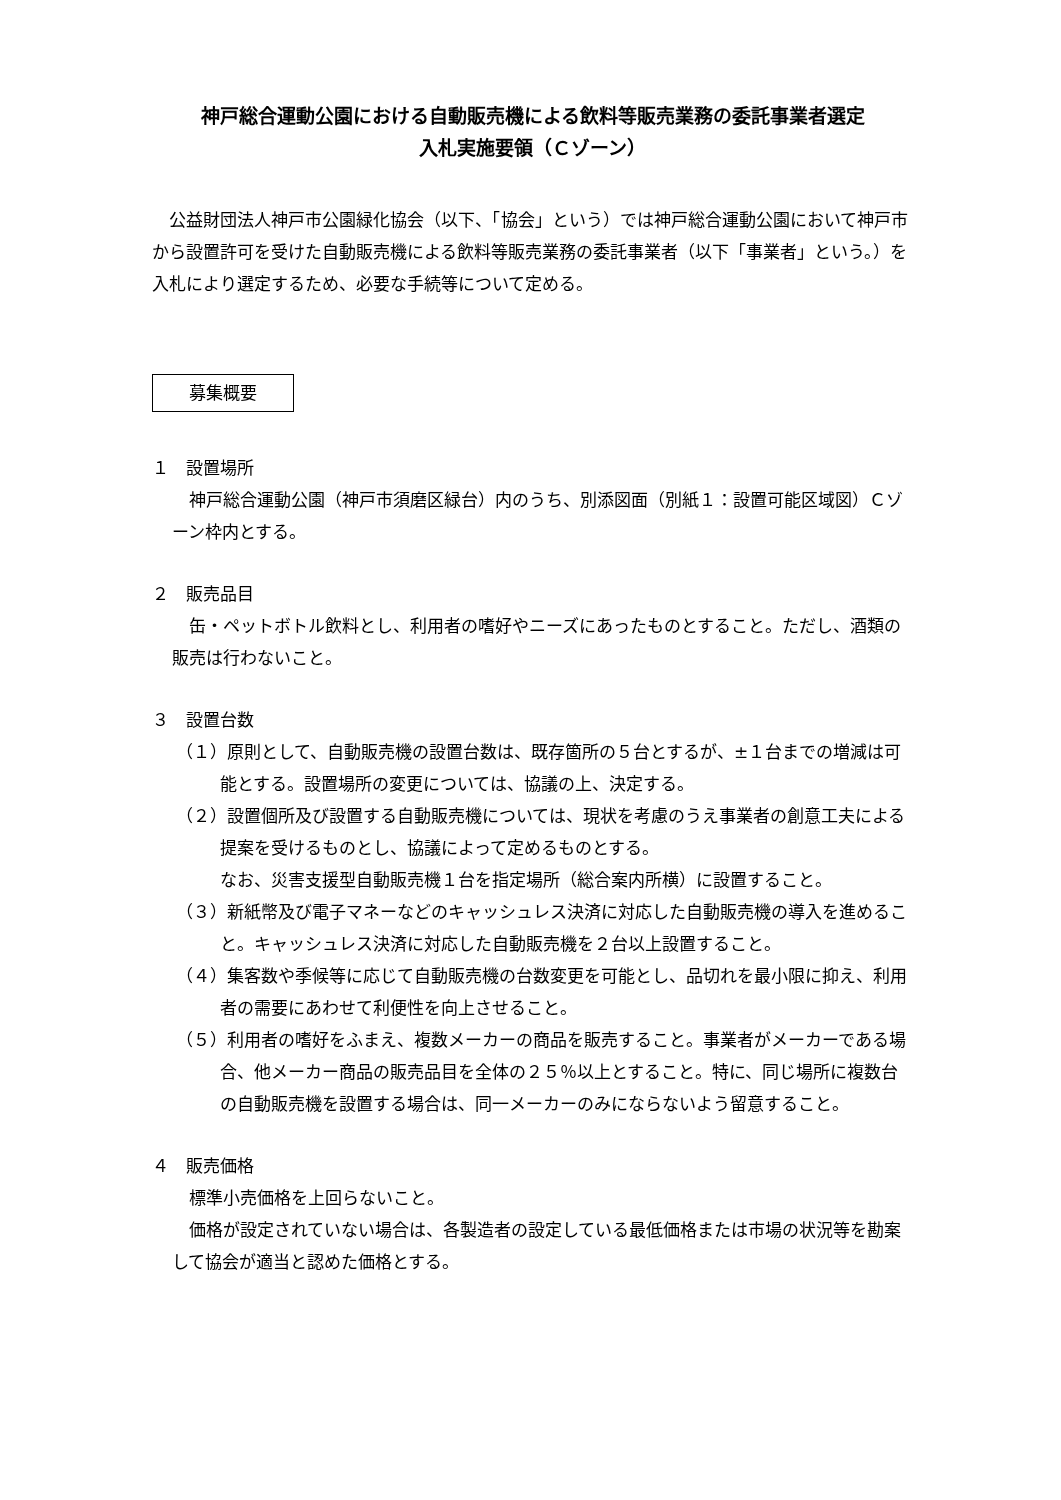神戸総合運動公園における自動販売機による飲料等販売業務の委託事業者選定
入札実施要領（Ｃゾーン）
公益財団法人神戸市公園緑化協会（以下、「協会」という）では神戸総合運動公園において神戸市から設置許可を受けた自動販売機による飲料等販売業務の委託事業者（以下「事業者」という。）を入札により選定するため、必要な手続等について定める。
募集概要
１　設置場所
神戸総合運動公園（神戸市須磨区緑台）内のうち、別添図面（別紙１：設置可能区域図）Ｃゾーン枠内とする。
２　販売品目
缶・ペットボトル飲料とし、利用者の嗜好やニーズにあったものとすること。ただし、酒類の販売は行わないこと。
３　設置台数
（１）原則として、自動販売機の設置台数は、既存箇所の５台とするが、±１台までの増減は可能とする。設置場所の変更については、協議の上、決定する。
（２）設置個所及び設置する自動販売機については、現状を考慮のうえ事業者の創意工夫による提案を受けるものとし、協議によって定めるものとする。
なお、災害支援型自動販売機１台を指定場所（総合案内所横）に設置すること。
（３）新紙幣及び電子マネーなどのキャッシュレス決済に対応した自動販売機の導入を進めること。キャッシュレス決済に対応した自動販売機を２台以上設置すること。
（４）集客数や季候等に応じて自動販売機の台数変更を可能とし、品切れを最小限に抑え、利用者の需要にあわせて利便性を向上させること。
（５）利用者の嗜好をふまえ、複数メーカーの商品を販売すること。事業者がメーカーである場合、他メーカー商品の販売品目を全体の２５％以上とすること。特に、同じ場所に複数台の自動販売機を設置する場合は、同一メーカーのみにならないよう留意すること。
４　販売価格
標準小売価格を上回らないこと。
価格が設定されていない場合は、各製造者の設定している最低価格または市場の状況等を勘案して協会が適当と認めた価格とする。